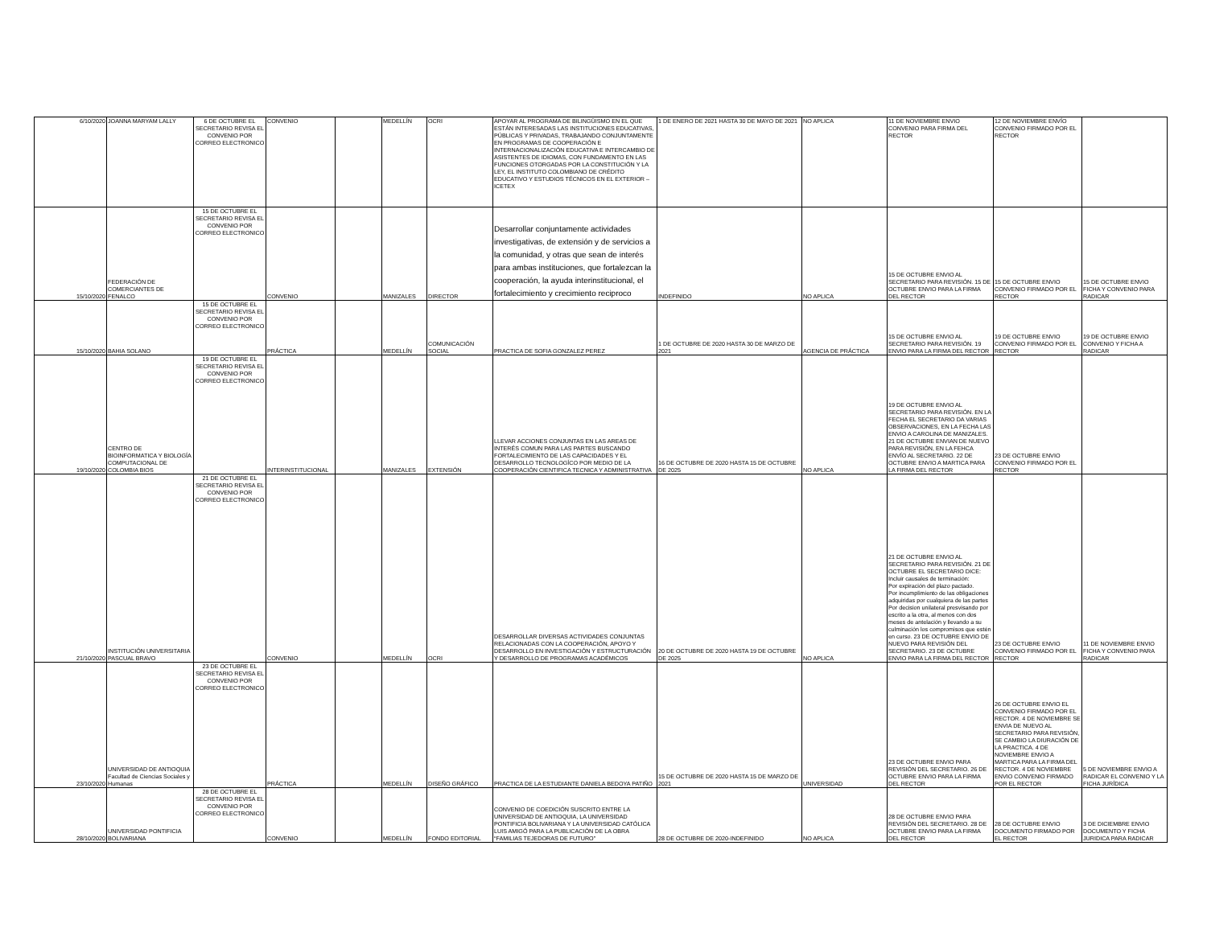| 6/10/2020 | JOANNA MARYAM LALLY | 6 DE OCTUBRE EL SECRETARIO REVISA EL CONVENIO POR CORREO ELECTRONICO | CONVENIO | | MEDELLÍN | OCRI | APOYAR AL PROGRAMA DE BILINGÜISMO EN EL QUE ESTÁN INTERESADAS LAS INSTITUCIONES EDUCATIVAS, PÚBLICAS Y PRIVADAS, TRABAJANDO CONJUNTAMENTE EN PROGRAMAS DE COOPERACIÓN E INTERNACIONALIZACIÓN EDUCATIVA E INTERCAMBIO DE ASISTENTES DE IDIOMAS, CON FUNDAMENTO EN LAS FUNCIONES OTORGADAS POR LA CONSTITUCIÓN Y LA LEY, EL INSTITUTO COLOMBIANO DE CRÉDITO EDUCATIVO Y ESTUDIOS TÉCNICOS EN EL EXTERIOR – ICETEX | 1 DE ENERO DE 2021 HASTA 30 DE MAYO DE 2021 | NO APLICA | 11 DE NOVIEMBRE ENVIO CONVENIO PARA FIRMA DEL RECTOR | 12 DE NOVIEMBRE ENVÍO CONVENIO FIRMADO POR EL RECTOR | |
| 15/10/2020 | FEDERACIÓN DE COMERCIANTES DE FENALCO | 15 DE OCTUBRE EL SECRETARIO REVISA EL CONVENIO POR CORREO ELECTRONICO | CONVENIO | | MANIZALES | DIRECTOR | Desarrollar conjuntamente actividades investigativas, de extensión y de servicios a la comunidad, y otras que sean de interés para ambas instituciones, que fortalezcan la cooperación, la ayuda interinstitucional, el fortalecimiento y crecimiento reciproco | INDEFINIDO | NO APLICA | 15 DE OCTUBRE ENVIO AL SECRETARIO PARA REVISIÓN. 15 DE OCTUBRE ENVIO PARA LA FIRMA DEL RECTOR | 15 DE OCTUBRE ENVIO CONVENIO FIRMADO POR EL RECTOR | 15 DE OCTUBRE ENVIO FICHA Y CONVENIO PARA RADICAR |
| 15/10/2020 | BAHIA SOLANO | 15 DE OCTUBRE EL SECRETARIO REVISA EL CONVENIO POR CORREO ELECTRONICO | PRÁCTICA | | MEDELLÍN | COMUNICACIÓN SOCIAL | PRACTICA DE SOFIA GONZALEZ PEREZ | 1 DE OCTUBRE DE 2020 HASTA 30 DE MARZO DE 2021 | AGENCIA DE PRÁCTICA | 15 DE OCTUBRE ENVIO AL SECRETARIO PARA REVISIÓN. 19 ENVIO PARA LA FIRMA DEL RECTOR | 19 DE OCTUBRE ENVIO CONVENIO FIRMADO POR EL RECTOR | 19 DE OCTUBRE ENVIO CONVENIO Y FICHA A RADICAR |
| 19/10/2020 | CENTRO DE BIOINFORMATICA Y BIOLOGÍA COMPUTACIONAL DE COLOMBIA BIOS | 19 DE OCTUBRE EL SECRETARIO REVISA EL CONVENIO POR CORREO ELECTRONICO | INTERINSTITUCIONAL | | MANIZALES | EXTENSIÓN | LLEVAR ACCIONES CONJUNTAS EN LAS AREAS DE INTERÉS COMUN PARA LAS PARTES BUSCANDO FORTALECIMIENTO DE LAS CAPACIDADES Y EL DESARROLLO TECNOLOGÍCO POR MEDIO DE LA COOPERACIÓN CIENTIFICA TECNICA Y ADMINISTRATIVA | 16 DE OCTUBRE DE 2020 HASTA 15 DE OCTUBRE DE 2025 | NO APLICA | 19 DE OCTUBRE ENVIO AL SECRETARIO PARA REVISIÓN. EN LA FECHA EL SECRETARIO DA VARIAS OBSERVACIONES, EN LA FECHA LAS ENVIO A CAROLINA DE MANIZALES. 21 DE OCTUBRE ENVIAN DE NUEVO PARA REVISIÓN, EN LA FEHCA ENVÍO AL SECRETARIO. 22 DE OCTUBRE ENVIO A MARTICA PARA LA FIRMA DEL RECTOR | 23 DE OCTUBRE ENVIO CONVENIO FIRMADO POR EL RECTOR | |
| 21/10/2020 | INSTITUCIÓN UNIVERSITARIA PASCUAL BRAVO | 21 DE OCTUBRE EL SECRETARIO REVISA EL CONVENIO POR CORREO ELECTRONICO | CONVENIO | | MEDELLÍN | OCRI | DESARROLLAR DIVERSAS ACTIVIDADES CONJUNTAS RELACIONADAS CON LA COOPERACIÓN, APOYO Y DESARROLLO EN INVESTIGACIÓN Y ESTRUCTURACIÓN Y DESARROLLO DE PROGRAMAS ACADÉMICOS | 20 DE OCTUBRE DE 2020 HASTA 19 DE OCTUBRE DE 2025 | NO APLICA | 21 DE OCTUBRE ENVIO AL SECRETARIO PARA REVISIÓN. 21 DE OCTUBRE EL SECRETARIO DICE: Incluir causales de terminación: Por expiración del plazo pactado. Por incumplimiento de las obligaciones adquiridas por cualquiera de las partes Por decision unilateral presvisando por escrito a la otra, al menos con dos meses de antelación y llevando a su culminación los compromisos que estén en curso. 23 DE OCTUBRE ENVIO DE NUEVO PARA REVISIÓN DEL SECRETARIO. 23 DE OCTUBRE ENVIO PARA LA FIRMA DEL RECTOR | 23 DE OCTUBRE ENVIO CONVENIO FIRMADO POR EL RECTOR | 11 DE NOVIEMBRE ENVIO FICHA Y CONVENIO PARA RADICAR |
| 23/10/2020 | UNIVERSIDAD DE ANTIOQUIA Facultad de Ciencias Sociales y Humanas | 23 DE OCTUBRE EL SECRETARIO REVISA EL CONVENIO POR CORREO ELECTRONICO | PRÁCTICA | | MEDELLÍN | DISEÑO GRÁFICO | PRACTICA DE LA ESTUDIANTE DANIELA BEDOYA PATIÑO | 15 DE OCTUBRE DE 2020 HASTA 15 DE MARZO DE 2021 | UNIVERSIDAD | 23 DE OCTUBRE ENVIO PARA REVISIÓN DEL SECRETARIO. 26 DE OCTUBRE ENVIO PARA LA FIRMA DEL RECTOR | 26 DE OCTUBRE ENVIO EL CONVENIO FIRMADO POR EL RECTOR. 4 DE NOVIEMBRE SE ENVIA DE NUEVO AL SECRETARIO PARA REVISIÓN, SE CAMBIO LA DIURACIÓN DE LA PRACTICA. 4 DE NOVIEMBRE ENVIO A MARTICA PARA LA FIRMA DEL RECTOR. 4 DE NOVIEMBRE ENVIO CONVENIO FIRMADO POR EL RECTOR | 5 DE NOVIEMBRE ENVIO A RADICAR EL CONVENIO Y LA FICHA JURÍDICA |
| 28/10/2020 | UNIVERSIDAD PONTIFICIA BOLIVARIANA | 28 DE OCTUBRE EL SECRETARIO REVISA EL CONVENIO POR CORREO ELECTRONICO | CONVENIO | | MEDELLÍN | FONDO EDITORIAL | CONVENIO DE COEDICIÓN SUSCRITO ENTRE LA UNIVERSIDAD DE ANTIOQUIA, LA UNIVERSIDAD PONTIFICIA BOLIVARIANA Y LA UNIVERSIDAD CATÓLICA LUIS AMIGÓ PARA LA PUBLICACIÓN DE LA OBRA “FAMILIAS TEJEDORAS DE FUTURO” | 28 DE OCTUBRE DE 2020-INDEFINIDO | NO APLICA | 28 DE OCTUBRE ENVIO PARA REVISIÓN DEL SECRETARIO. 28 DE OCTUBRE ENVIO PARA LA FIRMA DEL RECTOR | 28 DE OCTUBRE ENVIO DOCUMENTO FIRMADO POR EL RECTOR | 3 DE DICIEMBRE ENVIO DOCUMENTO Y FICHA JURIDICA PARA RADICAR |